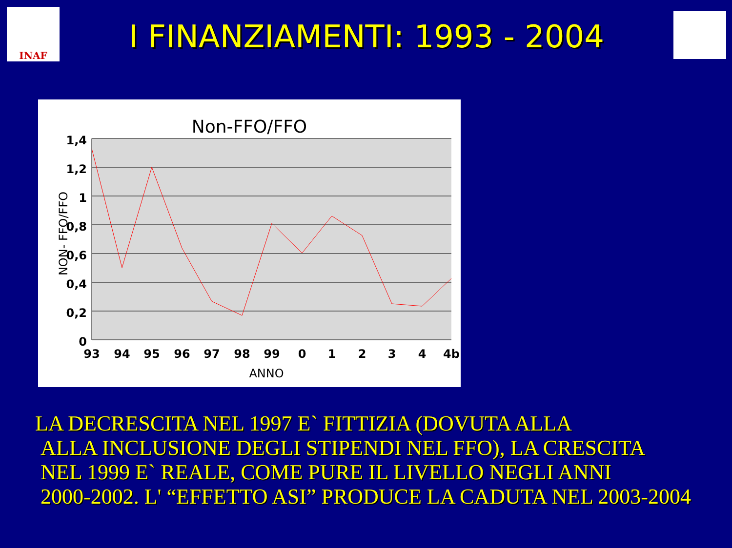INAF
I FINANZIAMENTI: 1993 - 2004
Non-FFO/FFO
1,4
1,2
1
0,8
0,6
0,4
0,2
0
93
94
95
96
97
98
99
0
1
2
3
4
4b
ANNO
NON- FFO/FFO
LA DECRESCITA NEL 1997 E` FITTIZIA (DOVUTA ALLA
ALLA INCLUSIONE DEGLI STIPENDI NEL FFO), LA CRESCITA
NEL 1999 E` REALE, COME PURE IL LIVELLO NEGLI ANNI
2000-2002. L' “EFFETTO ASI” PRODUCE LA CADUTA NEL 2003-2004